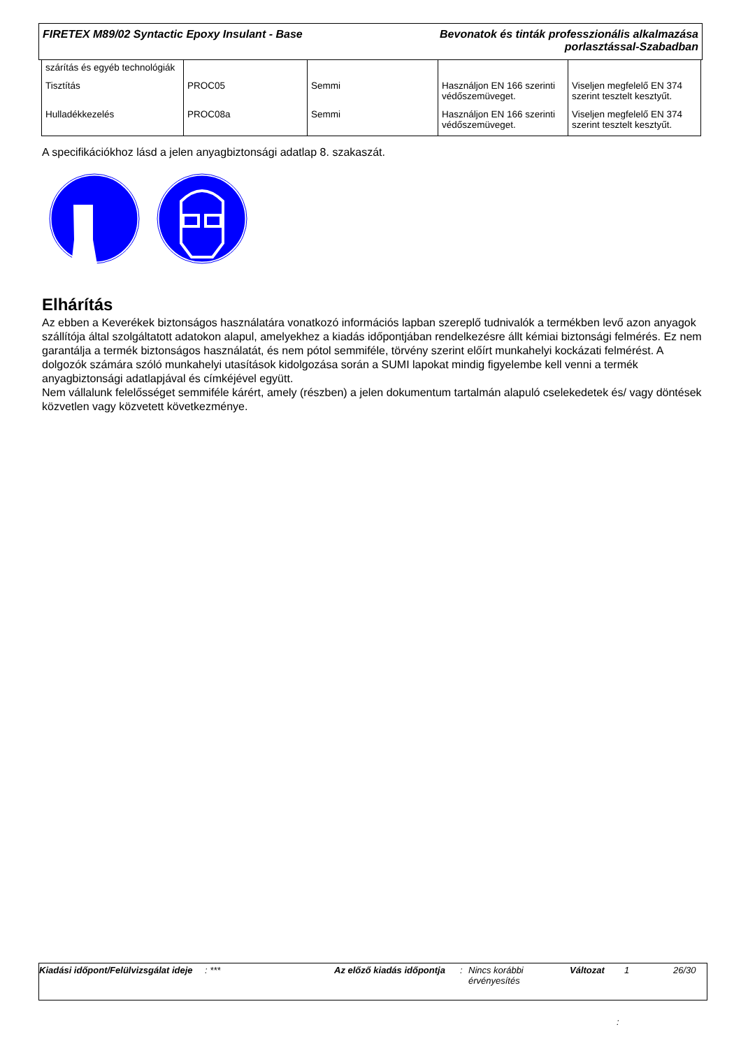FIRETEX M89/02 Syntactic Epoxy Insulant - Base
Bevonatok és tinták professzionális alkalmazása
porlasztással-Szabadban
| szárítás és egyéb technológiák | | | | |
| Tisztítás | PROC05 | Semmi | Használjon EN 166 szerinti védőszemüveget. | Viseljen megfelelő EN 374 szerint tesztelt kesztyűt. |
| Hulladékkezelés | PROC08a | Semmi | Használjon EN 166 szerinti védőszemüveget. | Viseljen megfelelő EN 374 szerint tesztelt kesztyűt. |
A specifikációkhoz lásd a jelen anyagbiztonsági adatlap 8. szakaszát.
Elhárítás
Az ebben a Keverékek biztonságos használatára vonatkozó információs lapban szereplő tudnivalók a termékben levő azon anyagok szállítója által szolgáltatott adatokon alapul, amelyekhez a kiadás időpontjában rendelkezésre állt kémiai biztonsági felmérés. Ez nem garantálja a termék biztonságos használatát, és nem pótol semmiféle, törvény szerint előírt munkahelyi kockázati felmérést. A dolgozók számára szóló munkahelyi utasítások kidolgozása során a SUMI lapokat mindig figyelembe kell venni a termék anyagbiztonsági adatlapjával és címkéjével együtt.
Nem vállalunk felelősséget semmiféle kárért, amely (részben) a jelen dokumentum tartalmán alapuló cselekedetek és/ vagy döntések közvetlen vagy közvetett következménye.
Kiadási időpont/Felülvizsgálat ideje
: *** Az előző kiadás időpontja
: Nincs korábbi érvényesítés
Változat 1 26/30
: